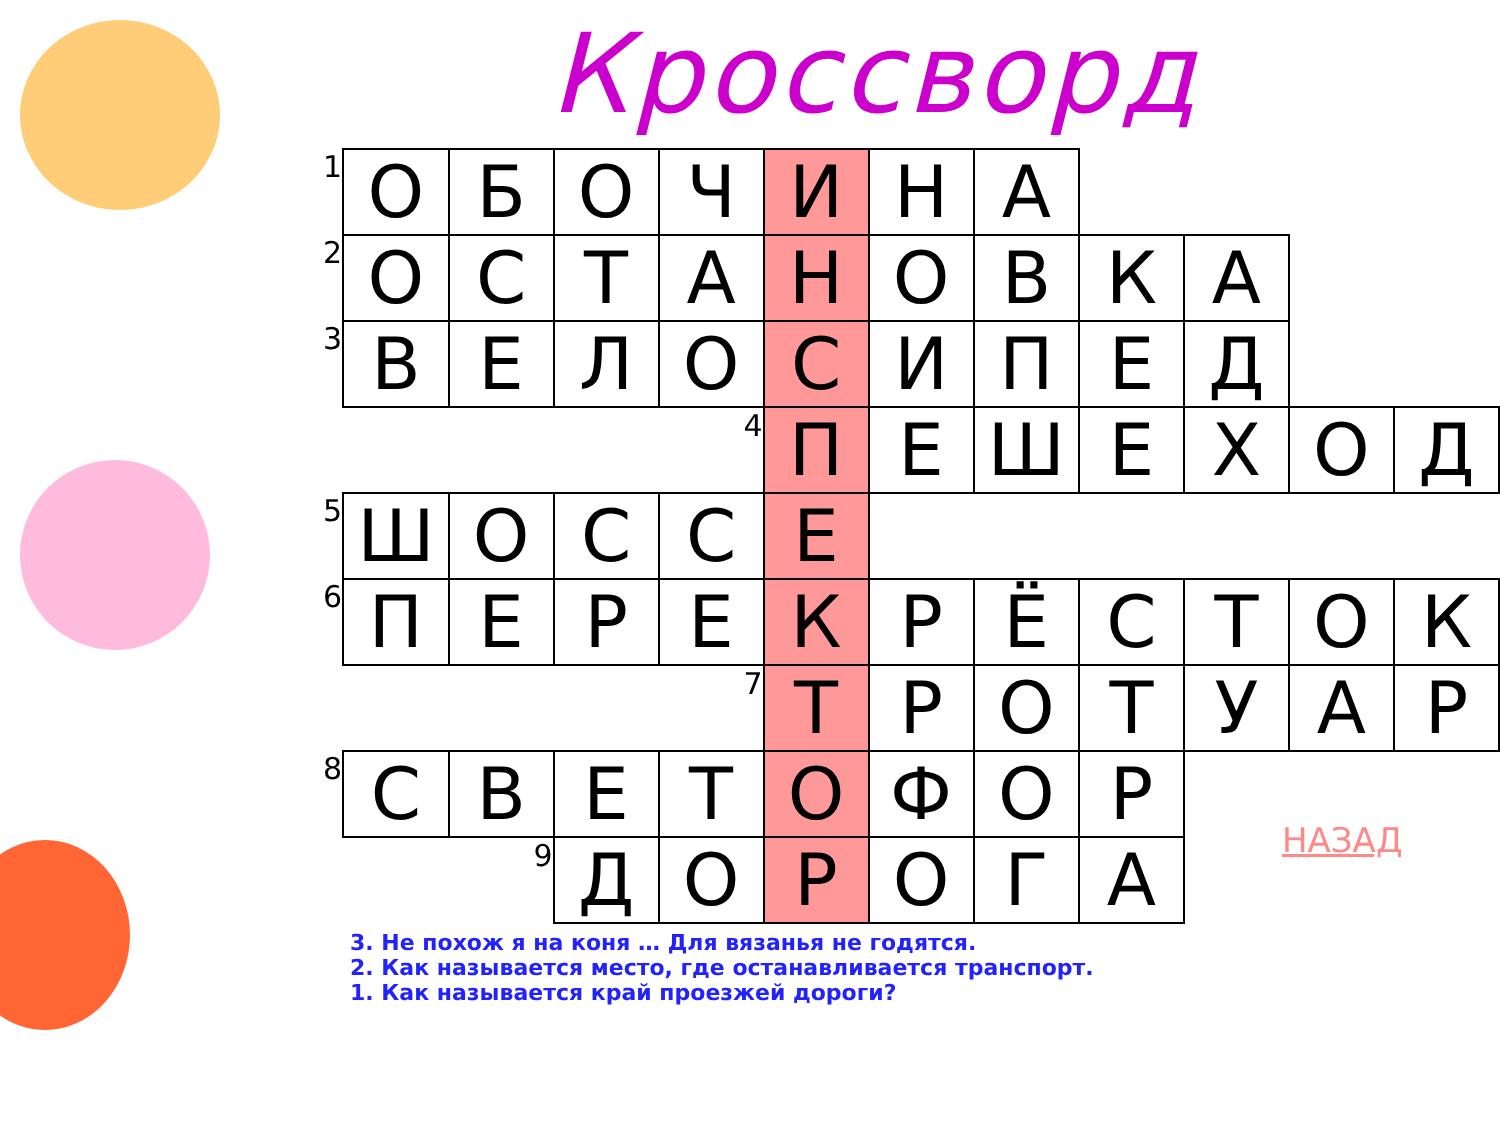Кроссворд
| 1 | О | Б | О | Ч | И | Н | А | | | | |
| 2 | О | С | Т | А | Н | О | В | К | А | | |
| 3 | В | Е | Л | О | С | И | П | Е | Д | | |
| | | | | 4 | П | Е | Ш | Е | Х | О | Д |
| 5 | Ш | О | С | С | Е | | | | | | |
| 6 | П | Е | Р | Е | К | Р | Ё | С | Т | О | К |
| | | | | 7 | Т | Р | О | Т | У | А | Р |
| 8 | С | В | Е | Т | О | Ф | О | Р | | | |
| | | 9 | Д | О | Р | О | Г | А | | | |
НАЗАД
3. Не похож я на коня … Для вязанья не годятся.
2. Как называется место, где останавливается транспорт.
1. Как называется край проезжей дороги?